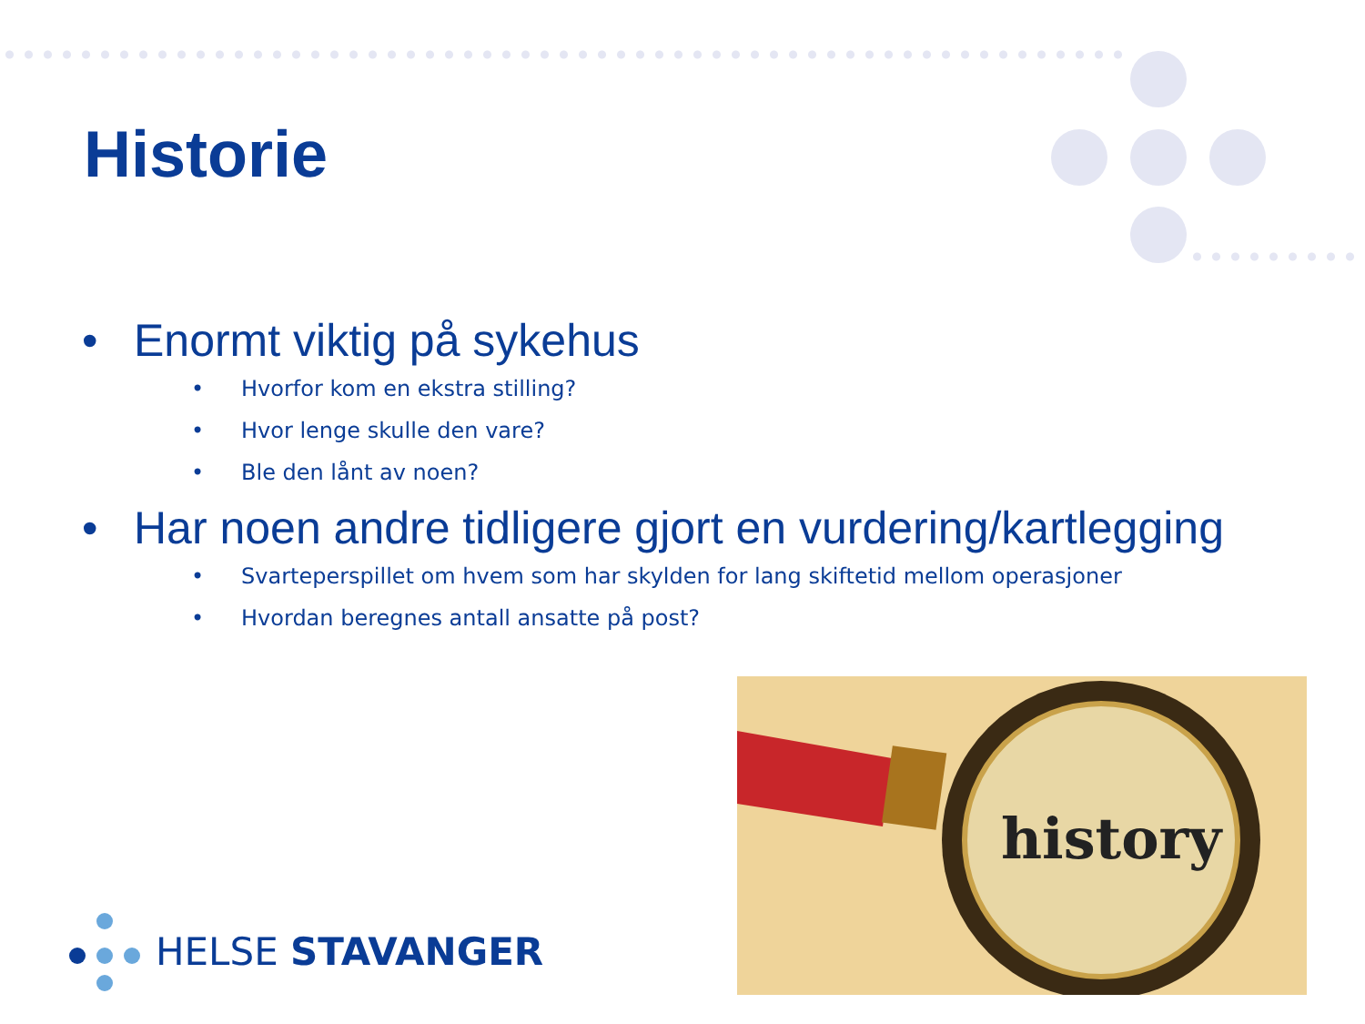Historie
• Enormt viktig på sykehus
• Hvorfor kom en ekstra stilling?
• Hvor lenge skulle den vare?
• Ble den lånt av noen?
• Har noen andre tidligere gjort en vurdering/kartlegging
• Svarteperspillet om hvem som har skylden for lang skiftetid mellom operasjoner
• Hvordan beregnes antall ansatte på post?
history
HELSE STAVANGER